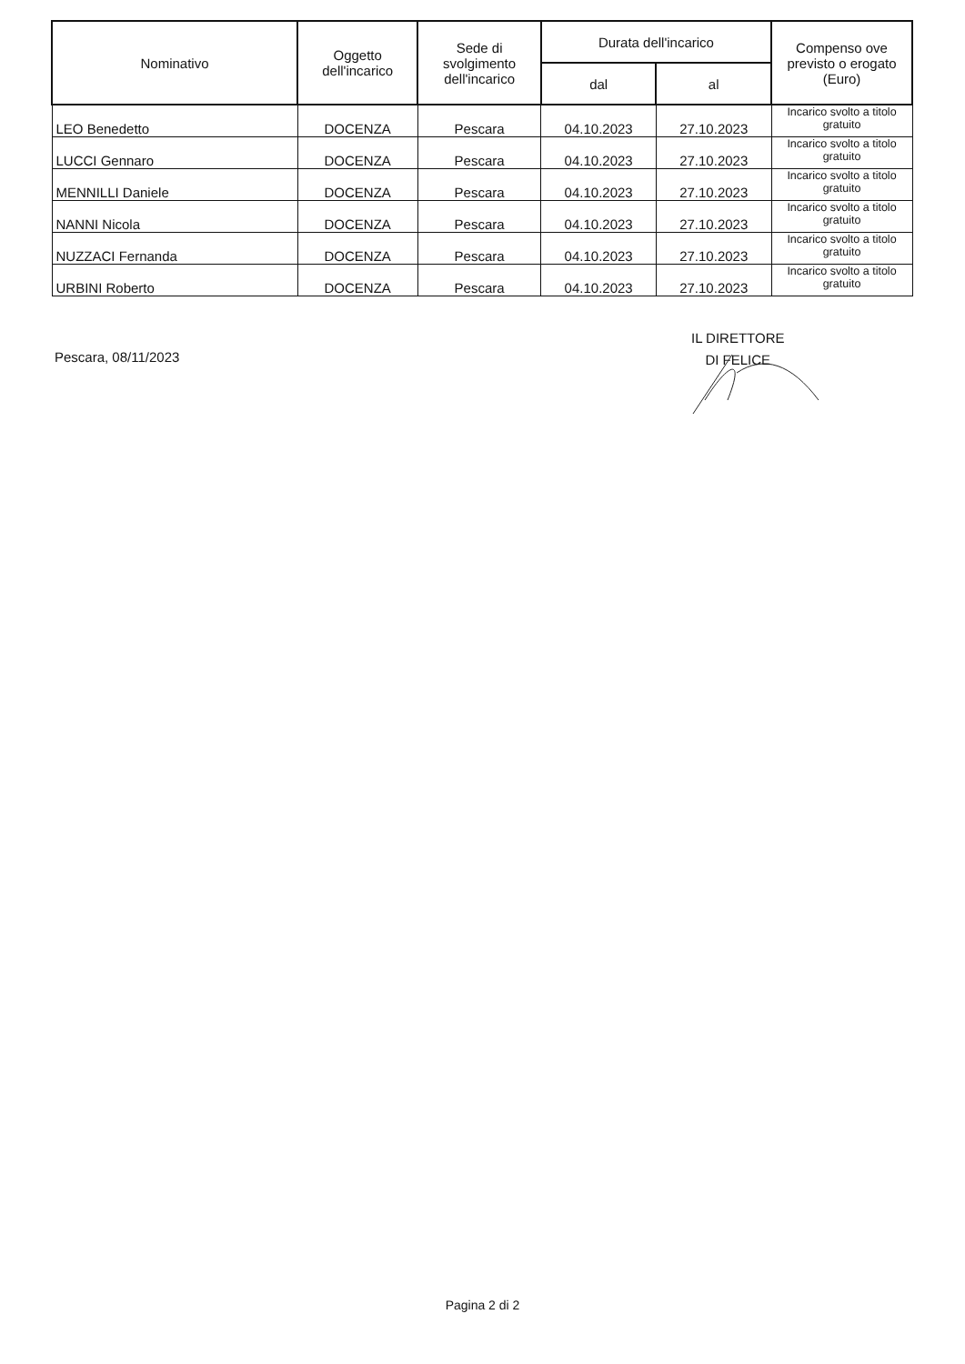| Nominativo | Oggetto dell'incarico | Sede di svolgimento dell'incarico | Durata dell'incarico | | Compenso ove previsto o erogato (Euro) |
| --- | --- | --- | --- | --- | --- |
| | | | dal | al | |
| LEO Benedetto | DOCENZA | Pescara | 04.10.2023 | 27.10.2023 | Incarico svolto a titolo gratuito |
| LUCCI Gennaro | DOCENZA | Pescara | 04.10.2023 | 27.10.2023 | Incarico svolto a titolo gratuito |
| MENNILLI Daniele | DOCENZA | Pescara | 04.10.2023 | 27.10.2023 | Incarico svolto a titolo gratuito |
| NANNI Nicola | DOCENZA | Pescara | 04.10.2023 | 27.10.2023 | Incarico svolto a titolo gratuito |
| NUZZACI Fernanda | DOCENZA | Pescara | 04.10.2023 | 27.10.2023 | Incarico svolto a titolo gratuito |
| URBINI Roberto | DOCENZA | Pescara | 04.10.2023 | 27.10.2023 | Incarico svolto a titolo gratuito |
Pescara, 08/11/2023
IL DIRETTORE
DI FELICE
Pagina 2 di 2